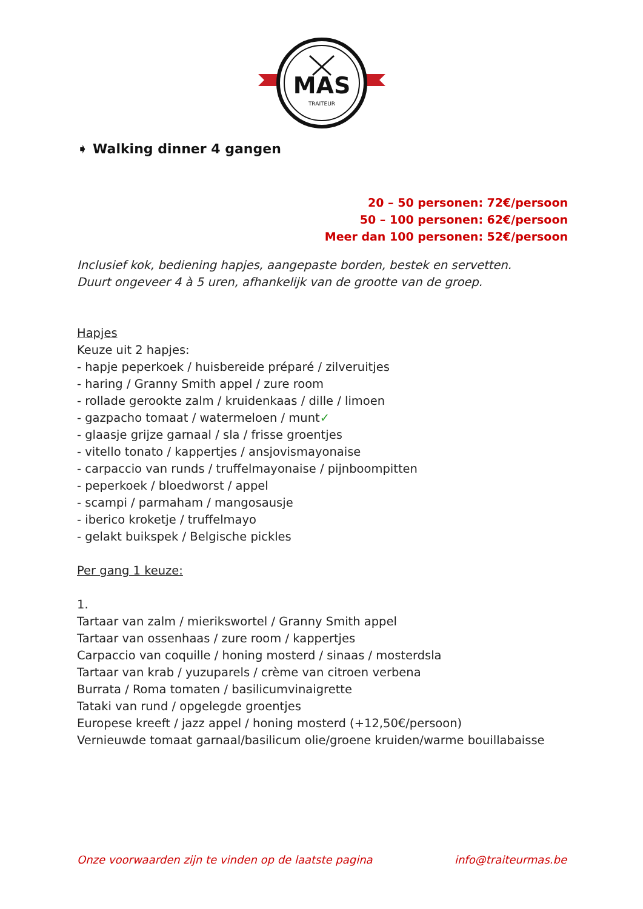MAS
TRAITEUR
➧ Walking dinner 4 gangen
20 – 50 personen: 72€/persoon
50 – 100 personen: 62€/persoon
Meer dan 100 personen: 52€/persoon
Inclusief kok, bediening hapjes, aangepaste borden, bestek en servetten.
Duurt ongeveer 4 à 5 uren, afhankelijk van de grootte van de groep.
Hapjes
Keuze uit 2 hapjes:
- hapje peperkoek / huisbereide préparé / zilveruitjes
- haring / Granny Smith appel / zure room
- rollade gerookte zalm / kruidenkaas / dille / limoen
- gazpacho tomaat / watermeloen / munt✓
- glaasje grijze garnaal / sla / frisse groentjes
- vitello tonato / kappertjes / ansjovismayonaise
- carpaccio van runds / truffelmayonaise / pijnboompitten
- peperkoek / bloedworst / appel
- scampi / parmaham / mangosausje
- iberico kroketje / truffelmayo
- gelakt buikspek / Belgische pickles
Per gang 1 keuze:
1.
Tartaar van zalm / mierikswortel / Granny Smith appel
Tartaar van ossenhaas / zure room / kappertjes
Carpaccio van coquille / honing mosterd / sinaas / mosterdsla
Tartaar van krab / yuzuparels / crème van citroen verbena
Burrata / Roma tomaten / basilicumvinaigrette
Tataki van rund / opgelegde groentjes
Europese kreeft / jazz appel / honing mosterd (+12,50€/persoon)
Vernieuwde tomaat garnaal/basilicum olie/groene kruiden/warme bouillabaisse
Onze voorwaarden zijn te vinden op de laatste pagina info@traiteurmas.be